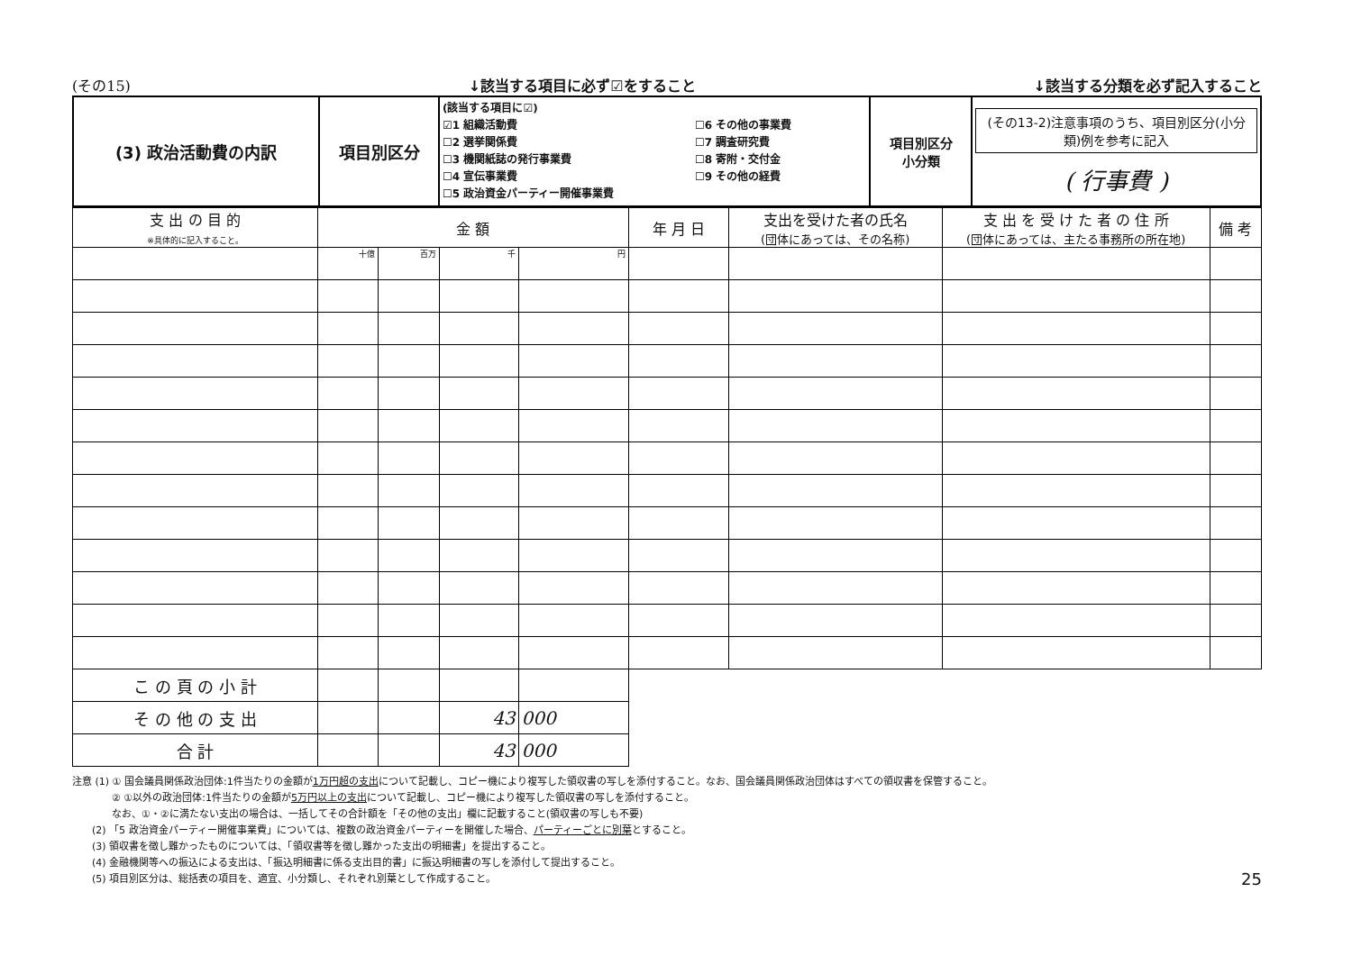(その15) ↓該当する項目に必ず☑をすること ↓該当する分類を必ず記入すること
| (3) 政治活動費の内訳 | 項目別区分 | (該当する項目に☑) ☑1 組織活動費 ☐2 選挙関係費 ☐3 機関紙誌の発行事業費 ☐4 宣伝事業費 ☐5 政治資金パーティー開催事業費 ☐6 その他の事業費 ☐7 調査研究費 ☐8 寄附・交付金 ☐9 その他の経費 | 項目別区分 小分類 | (その13-2)注意事項のうち、項目別区分(小分類)例を参考に記入 ( 行事費 ) |
| 支 出 の 目 的 ※具体的に記入すること。 | 金 額 | | | | 年 月 日 | 支出を受けた者の氏名 (団体にあっては、その名称) | 支 出 を 受 け た 者 の 住 所 (団体にあっては、主たる事務所の所在地) | 備 考 |
| --- | --- | --- | --- | --- | --- | --- | --- | --- |
| | 十億 | 百万 | 千 | 円 | | | | |
| こ の 頁 の 小 計 | | | | | | | | |
| そ の 他 の 支 出 | | | 43 | 000 | | | | |
| 合 計 | | | 43 | 000 | | | | |
注意 (1) ① 国会議員関係政治団体:1件当たりの金額が1万円超の支出について記載し、コピー機により複写した領収書の写しを添付すること。なお、国会議員関係政治団体はすべての領収書を保管すること。
    ② ①以外の政治団体:1件当たりの金額が5万円以上の支出について記載し、コピー機により複写した領収書の写しを添付すること。
    なお、①・②に満たない支出の場合は、一括してその合計額を「その他の支出」欄に記載すること(領収書の写しも不要)
  (2) 「5 政治資金パーティー開催事業費」については、複数の政治資金パーティーを開催した場合、パーティーごとに別葉とすること。
  (3) 領収書を徴し難かったものについては、「領収書等を徴し難かった支出の明細書」を提出すること。
  (4) 金融機関等への振込による支出は、「振込明細書に係る支出目的書」に振込明細書の写しを添付して提出すること。
  (5) 項目別区分は、総括表の項目を、適宜、小分類し、それぞれ別葉として作成すること。
25